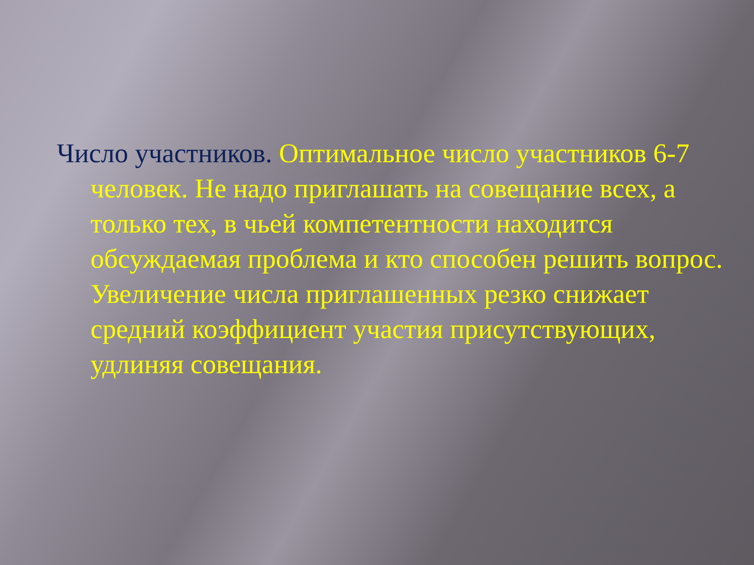Число участников. Оптимальное число участников 6-7 человек. Не надо приглашать на совещание всех, а только тех, в чьей компетентности находится обсуждаемая проблема и кто способен решить вопрос. Увеличение числа приглашенных резко снижает средний коэффициент участия присутствующих, удлиняя совещания.